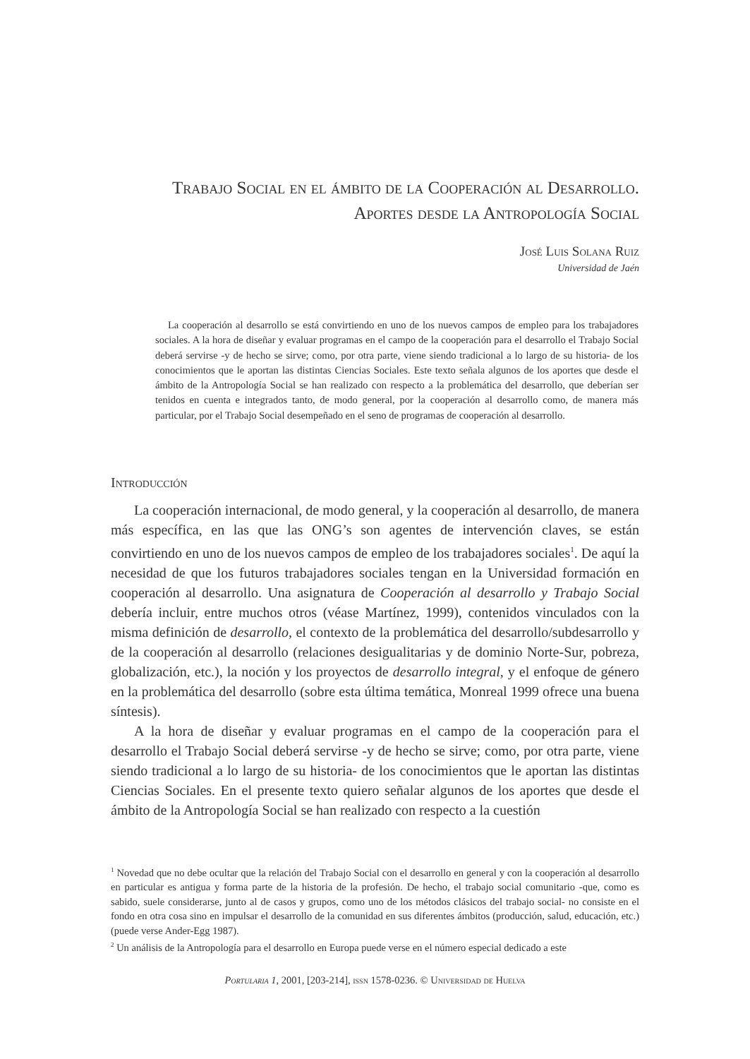Trabajo Social en el ámbito de la Cooperación al Desarrollo.
Aportes desde la Antropología Social
José Luis Solana Ruiz
Universidad de Jaén
La cooperación al desarrollo se está convirtiendo en uno de los nuevos campos de empleo para los trabajadores sociales. A la hora de diseñar y evaluar programas en el campo de la cooperación para el desarrollo el Trabajo Social deberá servirse -y de hecho se sirve; como, por otra parte, viene siendo tradicional a lo largo de su historia- de los conocimientos que le aportan las distintas Ciencias Sociales. Este texto señala algunos de los aportes que desde el ámbito de la Antropología Social se han realizado con respecto a la problemática del desarrollo, que deberían ser tenidos en cuenta e integrados tanto, de modo general, por la cooperación al desarrollo como, de manera más particular, por el Trabajo Social desempeñado en el seno de programas de cooperación al desarrollo.
Introducción
La cooperación internacional, de modo general, y la cooperación al desarrollo, de manera más específica, en las que las ONG’s son agentes de intervención claves, se están convirtiendo en uno de los nuevos campos de empleo de los trabajadores sociales<sup>1</sup>. De aquí la necesidad de que los futuros trabajadores sociales tengan en la Universidad formación en cooperación al desarrollo. Una asignatura de Cooperación al desarrollo y Trabajo Social debería incluir, entre muchos otros (véase Martínez, 1999), contenidos vinculados con la misma definición de desarrollo, el contexto de la problemática del desarrollo/subdesarrollo y de la cooperación al desarrollo (relaciones desigualitarias y de dominio Norte-Sur, pobreza, globalización, etc.), la noción y los proyectos de desarrollo integral, y el enfoque de género en la problemática del desarrollo (sobre esta última temática, Monreal 1999 ofrece una buena síntesis).
A la hora de diseñar y evaluar programas en el campo de la cooperación para el desarrollo el Trabajo Social deberá servirse -y de hecho se sirve; como, por otra parte, viene siendo tradicional a lo largo de su historia- de los conocimientos que le aportan las distintas Ciencias Sociales. En el presente texto quiero señalar algunos de los aportes que desde el ámbito de la Antropología Social se han realizado con respecto a la cuestión
<sup>1</sup> Novedad que no debe ocultar que la relación del Trabajo Social con el desarrollo en general y con la cooperación al desarrollo en particular es antigua y forma parte de la historia de la profesión. De hecho, el trabajo social comunitario -que, como es sabido, suele considerarse, junto al de casos y grupos, como uno de los métodos clásicos del trabajo social- no consiste en el fondo en otra cosa sino en impulsar el desarrollo de la comunidad en sus diferentes ámbitos (producción, salud, educación, etc.) (puede verse Ander-Egg 1987).
<sup>2</sup> Un análisis de la Antropología para el desarrollo en Europa puede verse en el número especial dedicado a este
Portularia 1, 2001, [203-214], issn 1578-0236. © Universidad de Huelva